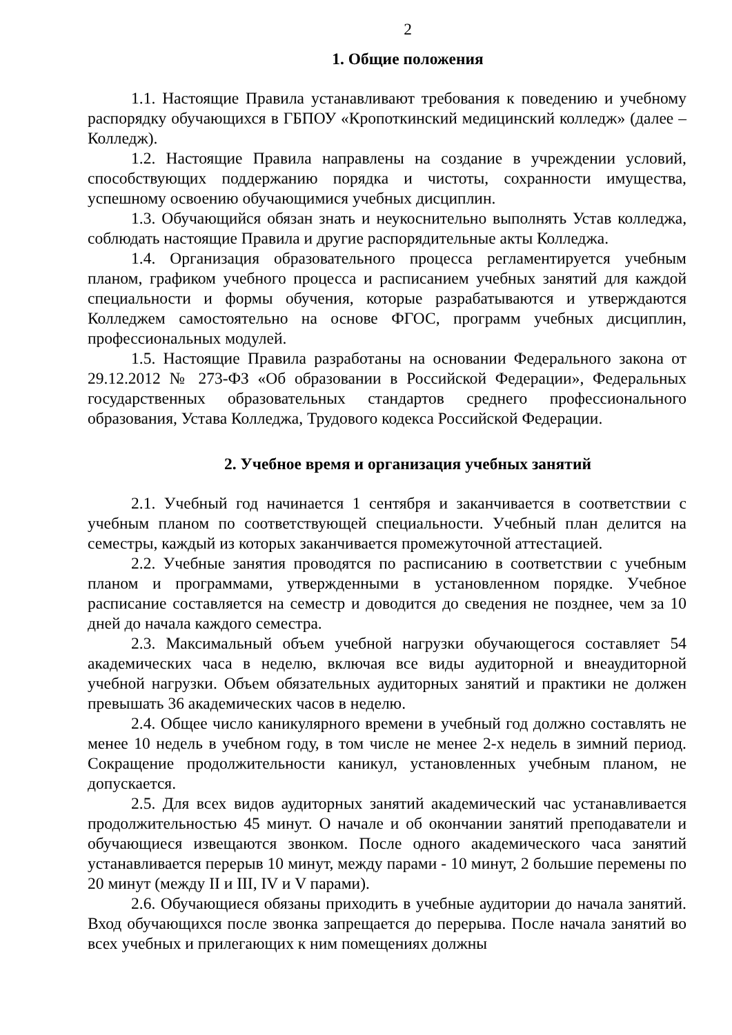2
1. Общие положения
1.1. Настоящие Правила устанавливают требования к поведению и учебному распорядку обучающихся в ГБПОУ «Кропоткинский медицинский колледж» (далее – Колледж).
1.2. Настоящие Правила направлены на создание в учреждении условий, способствующих поддержанию порядка и чистоты, сохранности имущества, успешному освоению обучающимися учебных дисциплин.
1.3. Обучающийся обязан знать и неукоснительно выполнять Устав колледжа, соблюдать настоящие Правила и другие распорядительные акты Колледжа.
1.4. Организация образовательного процесса регламентируется учебным планом, графиком учебного процесса и расписанием учебных занятий для каждой специальности и формы обучения, которые разрабатываются и утверждаются Колледжем самостоятельно на основе ФГОС, программ учебных дисциплин, профессиональных модулей.
1.5. Настоящие Правила разработаны на основании Федерального закона от 29.12.2012 № 273-ФЗ «Об образовании в Российской Федерации», Федеральных государственных образовательных стандартов среднего профессионального образования, Устава Колледжа, Трудового кодекса Российской Федерации.
2. Учебное время и организация учебных занятий
2.1. Учебный год начинается 1 сентября и заканчивается в соответствии с учебным планом по соответствующей специальности. Учебный план делится на семестры, каждый из которых заканчивается промежуточной аттестацией.
2.2. Учебные занятия проводятся по расписанию в соответствии с учебным планом и программами, утвержденными в установленном порядке. Учебное расписание составляется на семестр и доводится до сведения не позднее, чем за 10 дней до начала каждого семестра.
2.3. Максимальный объем учебной нагрузки обучающегося составляет 54 академических часа в неделю, включая все виды аудиторной и внеаудиторной учебной нагрузки. Объем обязательных аудиторных занятий и практики не должен превышать 36 академических часов в неделю.
2.4. Общее число каникулярного времени в учебный год должно составлять не менее 10 недель в учебном году, в том числе не менее 2-х недель в зимний период. Сокращение продолжительности каникул, установленных учебным планом, не допускается.
2.5. Для всех видов аудиторных занятий академический час устанавливается продолжительностью 45 минут. О начале и об окончании занятий преподаватели и обучающиеся извещаются звонком. После одного академического часа занятий устанавливается перерыв 10 минут, между парами - 10 минут, 2 большие перемены по 20 минут (между II и III, IV и V парами).
2.6. Обучающиеся обязаны приходить в учебные аудитории до начала занятий. Вход обучающихся после звонка запрещается до перерыва. После начала занятий во всех учебных и прилегающих к ним помещениях должны